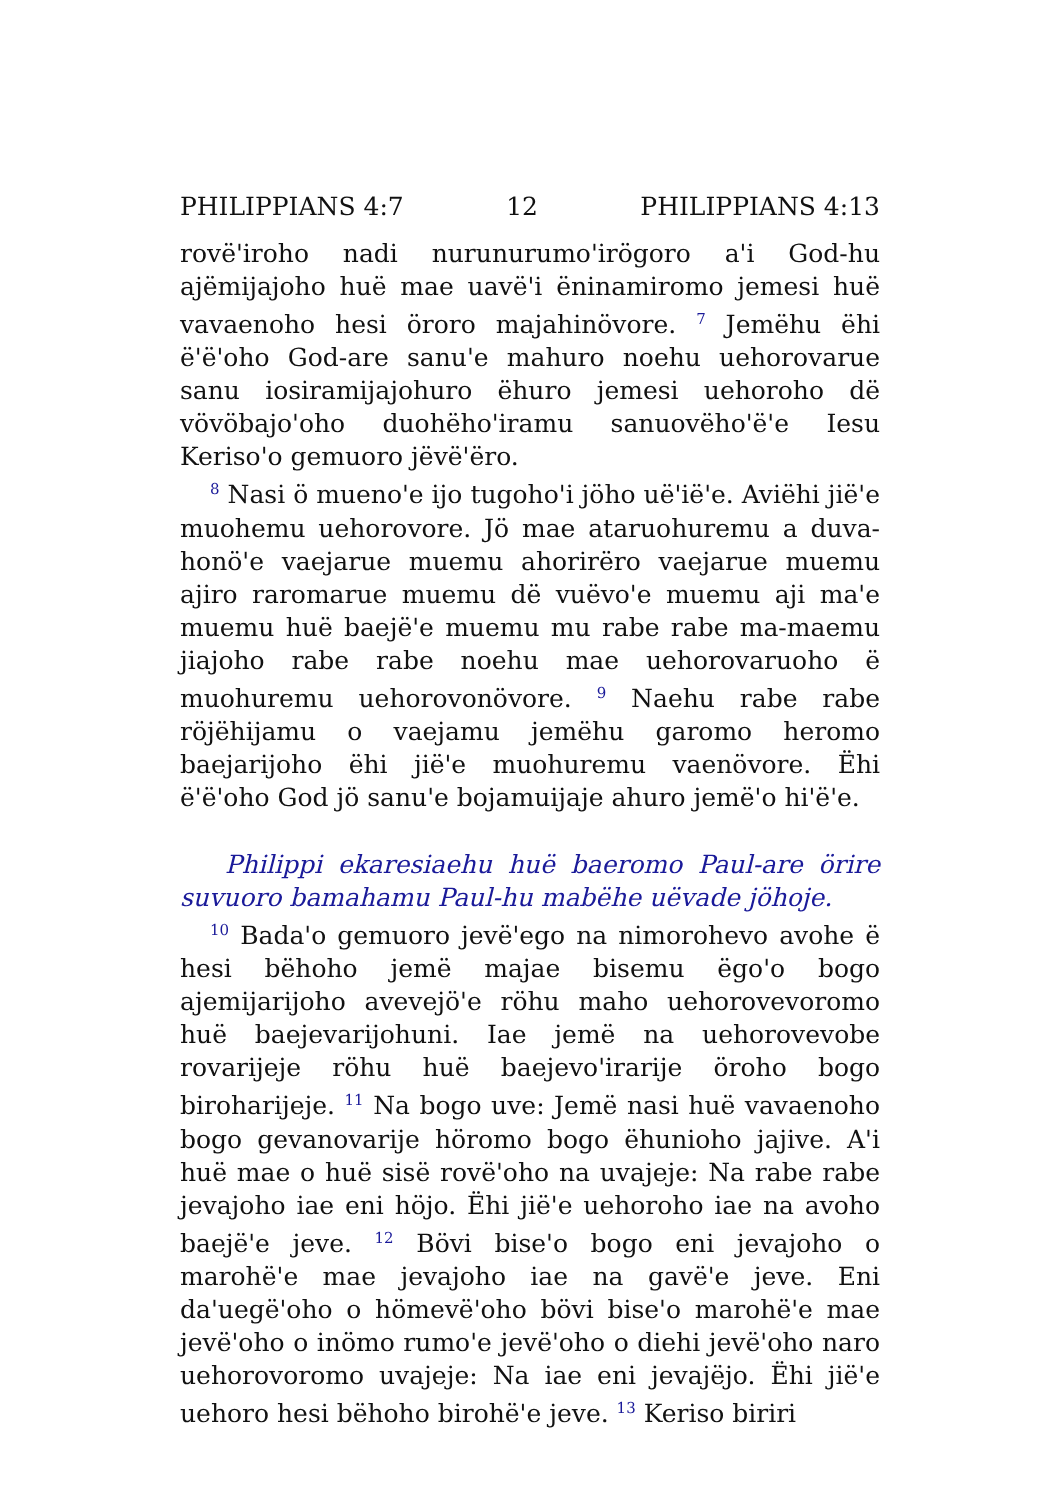PHILIPPIANS 4:7 12 PHILIPPIANS 4:13
rovëꞌiroho nadi nurunurumoꞌirögoro aꞌi God-hu ajëmija­joho huë mae uavëꞌi ëninamiromo jemesi huë vavaenoho hesi öroro majahinövore. <sup>7</sup> Jemëhu ëhi ëꞌëꞌoho God-are sanuꞌe mahuro noehu uehorovarue sanu iosiramijajohuro ëhuro jemesi uehoroho dë vövöbajoꞌoho duohëhoꞌiramu sanuovëhoꞌëꞌe Iesu Kerisoꞌo gemuoro jëvëꞌëro.
<sup>8</sup> Nasi ö muenoꞌe ijo tugohoꞌi jöho uëꞌiëꞌe. Aviëhi jiëꞌe muohemu uehorovore. Jö mae ataruohuremu a duva­honöꞌe vaejarue muemu ahorirëro vaejarue muemu ajiro raromarue muemu dë vuëvoꞌe muemu aji maꞌe muemu huë baejëꞌe muemu mu rabe rabe ma-maemu jiajoho rabe rabe noehu mae uehorovaruoho ë muohuremu ue­horovonövore. <sup>9</sup> Naehu rabe rabe röjëhijamu o vaejamu jemëhu garomo heromo baejarijoho ëhi jiëꞌe muohuremu vaenövore. Ëhi ëꞌëꞌoho God jö sanuꞌe bojamuijaje ahuro jemëꞌo hiꞌëꞌe.
Philippi ekaresiaehu huë baeromo Paul-are örire suvuoro bamahamu Paul-hu mabëhe uëvade jöhoje.
<sup>10</sup> Badaꞌo gemuoro jevëꞌego na nimorohevo avohe ë hesi bëhoho jemë majae bisemu ëgoꞌo bogo ajemijarijoho avevejöꞌe röhu maho uehorovevoromo huë baejevarijo­huni. Iae jemë na uehorovevobe rovarijeje röhu huë baejevoꞌirarije öroho bogo biroharijeje. <sup>11</sup> Na bogo uve: Jemë nasi huë vavaenoho bogo gevanovarije höromo bogo ëhunioho jajive. Aꞌi huë mae o huë sisë rovëꞌoho na uvajeje: Na rabe rabe jevajoho iae eni höjo. Ëhi jiëꞌe uehoroho iae na avoho baejëꞌe jeve. <sup>12</sup> Bövi biseꞌo bogo eni jevajoho o marohëꞌe mae jevajoho iae na gavëꞌe jeve. Eni daꞌuegëꞌoho o hömevëꞌoho bövi biseꞌo marohëꞌe mae jevëꞌoho o inömo rumoꞌe jevëꞌoho o diehi jevëꞌoho naro uehorovoromo uvajeje: Na iae eni jevajëjo. Ëhi jiëꞌe uehoro hesi bëhoho birohëꞌe jeve. <sup>13</sup> Keriso biriri